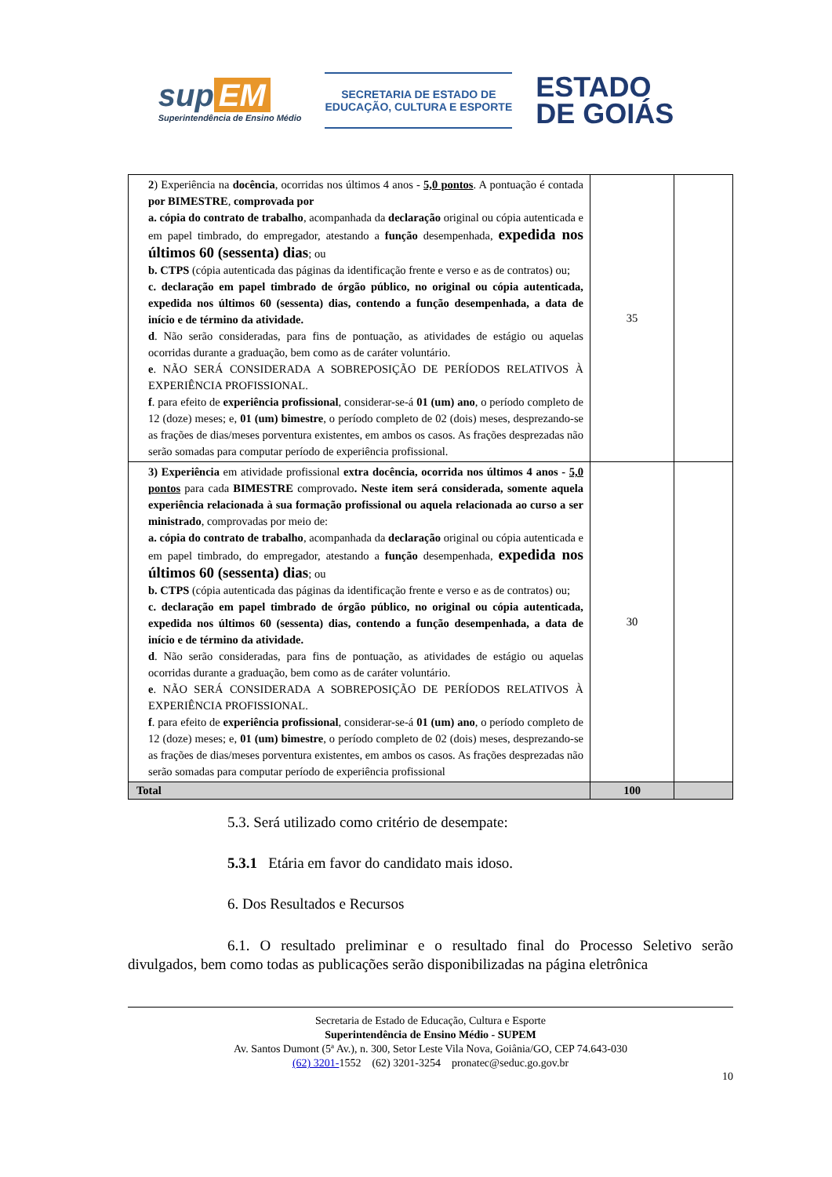sup EM
Superintendência de Ensino Médio
SECRETARIA DE ESTADO DE
EDUCAÇÃO, CULTURA E ESPORTE
ESTADO
DE GOIÁS
| 2 ) Experiência na docência , ocorridas nos últimos 4 anos - 5,0 pontos . A pontuação é contada por BIMESTRE , comprovada por a. cópia do contrato de trabalho , acompanhada da declaração original ou cópia autenticada e em papel timbrado, do empregador, atestando a função desempenhada, expedida nos últimos 60 (sessenta) dias ; ou b. CTPS (cópia autenticada das páginas da identificação frente e verso e as de contratos) ou; c. declaração em papel timbrado de órgão público, no original ou cópia autenticada, expedida nos últimos 60 (sessenta) dias, contendo a função desempenhada, a data de início e de término da atividade. d . Não serão consideradas, para fins de pontuação, as atividades de estágio ou aquelas ocorridas durante a graduação, bem como as de caráter voluntário. e . NÃO SERÁ CONSIDERADA A SOBREPOSIÇÃO DE PERÍODOS RELATIVOS À EXPERIÊNCIA PROFISSIONAL. f . para efeito de experiência profissional , considerar-se-á 01 (um) ano , o período completo de 12 (doze) meses; e, 01 (um) bimestre , o período completo de 02 (dois) meses, desprezando-se as frações de dias/meses porventura existentes, em ambos os casos. As frações desprezadas não serão somadas para computar período de experiência profissional. | 35 | |
| 3) Experiência em atividade profissional extra docência, ocorrida nos últimos 4 anos - 5,0 pontos para cada BIMESTRE comprovado . Neste item será considerada, somente aquela experiência relacionada à sua formação profissional ou aquela relacionada ao curso a ser ministrado , comprovadas por meio de: a. cópia do contrato de trabalho , acompanhada da declaração original ou cópia autenticada e em papel timbrado, do empregador, atestando a função desempenhada, expedida nos últimos 60 (sessenta) dias ; ou b. CTPS (cópia autenticada das páginas da identificação frente e verso e as de contratos) ou; c. declaração em papel timbrado de órgão público, no original ou cópia autenticada, expedida nos últimos 60 (sessenta) dias, contendo a função desempenhada, a data de início e de término da atividade. d . Não serão consideradas, para fins de pontuação, as atividades de estágio ou aquelas ocorridas durante a graduação, bem como as de caráter voluntário. e . NÃO SERÁ CONSIDERADA A SOBREPOSIÇÃO DE PERÍODOS RELATIVOS À EXPERIÊNCIA PROFISSIONAL. f . para efeito de experiência profissional , considerar-se-á 01 (um) ano , o período completo de 12 (doze) meses; e, 01 (um) bimestre , o período completo de 02 (dois) meses, desprezando-se as frações de dias/meses porventura existentes, em ambos os casos. As frações desprezadas não serão somadas para computar período de experiência profissional | 30 | |
| Total | 100 | |
5.3. Será utilizado como critério de desempate:
5.3.1 Etária em favor do candidato mais idoso.
6. Dos Resultados e Recursos
6.1. O resultado preliminar e o resultado final do Processo Seletivo serão divulgados, bem como todas as publicações serão disponibilizadas na página eletrônica
Secretaria de Estado de Educação, Cultura e Esporte
Superintendência de Ensino Médio - SUPEM
Av. Santos Dumont (5ª Av.), n. 300, Setor Leste Vila Nova, Goiânia/GO, CEP 74.643-030
(62) 3201-1552 (62) 3201-3254 pronatec@seduc.go.gov.br
10